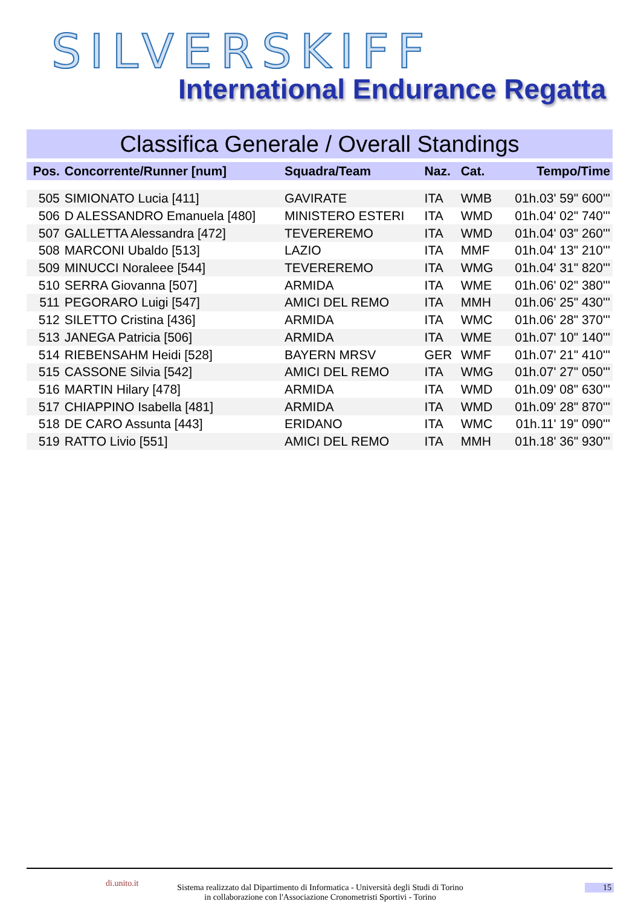SILVERSKIFF
International Endurance Regatta
Classifica Generale / Overall Standings
| Pos. | Concorrente/Runner [num] | Squadra/Team | Naz. | Cat. | Tempo/Time |
| --- | --- | --- | --- | --- | --- |
| 505 | SIMIONATO Lucia [411] | GAVIRATE | ITA | WMB | 01h.03' 59" 600''' |
| 506 | D ALESSANDRO Emanuela [480] | MINISTERO ESTERI | ITA | WMD | 01h.04' 02" 740''' |
| 507 | GALLETTA Alessandra [472] | TEVEREREMO | ITA | WMD | 01h.04' 03" 260''' |
| 508 | MARCONI Ubaldo [513] | LAZIO | ITA | MMF | 01h.04' 13" 210''' |
| 509 | MINUCCI Noraleee [544] | TEVEREREMO | ITA | WMG | 01h.04' 31" 820''' |
| 510 | SERRA Giovanna [507] | ARMIDA | ITA | WME | 01h.06' 02" 380''' |
| 511 | PEGORARO Luigi [547] | AMICI DEL REMO | ITA | MMH | 01h.06' 25" 430''' |
| 512 | SILETTO Cristina [436] | ARMIDA | ITA | WMC | 01h.06' 28" 370''' |
| 513 | JANEGA Patricia [506] | ARMIDA | ITA | WME | 01h.07' 10" 140''' |
| 514 | RIEBENSAHM Heidi [528] | BAYERN MRSV | GER | WMF | 01h.07' 21" 410''' |
| 515 | CASSONE Silvia [542] | AMICI DEL REMO | ITA | WMG | 01h.07' 27" 050''' |
| 516 | MARTIN Hilary [478] | ARMIDA | ITA | WMD | 01h.09' 08" 630''' |
| 517 | CHIAPPINO Isabella [481] | ARMIDA | ITA | WMD | 01h.09' 28" 870''' |
| 518 | DE CARO Assunta [443] | ERIDANO | ITA | WMC | 01h.11' 19" 090''' |
| 519 | RATTO Livio [551] | AMICI DEL REMO | ITA | MMH | 01h.18' 36" 930''' |
di.unito.it
Sistema realizzato dal Dipartimento di Informatica - Università degli Studi di Torino
in collaborazione con l'Associazione Cronometristi Sportivi - Torino
15